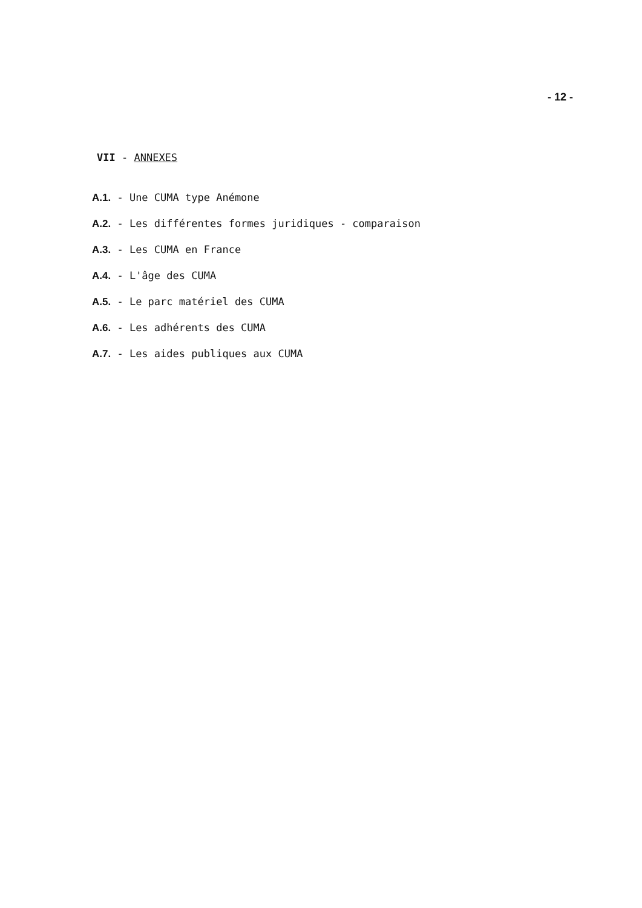- 12 -
VII - ANNEXES
A.1. - Une CUMA type Anémone
A.2. - Les différentes formes juridiques - comparaison
A.3. - Les CUMA en France
A.4. - L'âge des CUMA
A.5. - Le parc matériel des CUMA
A.6. - Les adhérents des CUMA
A.7. - Les aides publiques aux CUMA